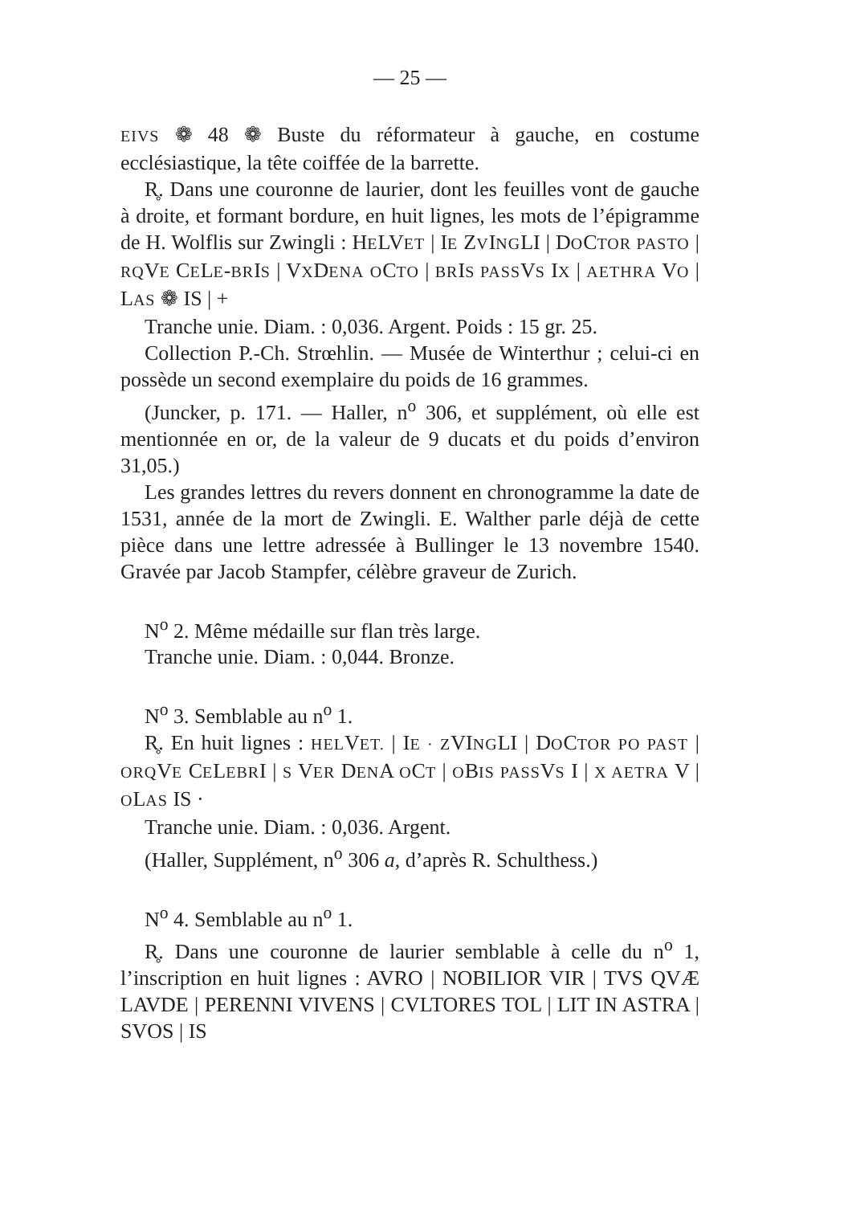— 25 —
EIVS ❁ 48 ❁ Buste du réformateur à gauche, en costume ecclésiastique, la tête coiffée de la barrette.
R̥. Dans une couronne de laurier, dont les feuilles vont de gauche à droite, et formant bordure, en huit lignes, les mots de l’épigramme de H. Wolflis sur Zwingli : HELVET | IE ZVINGLI | DOCTOR PASTO | RQVE CELE-BRIS | VXDENA OCTO | BRIS PASSVS IX | AETHRA VO | LAS ❁ IS | +
Tranche unie. Diam. : 0,036. Argent. Poids : 15 gr. 25.
Collection P.-Ch. Strœhlin. — Musée de Winterthur ; celui-ci en possède un second exemplaire du poids de 16 grammes.
(Juncker, p. 171. — Haller, n<sup>o</sup> 306, et supplément, où elle est mentionnée en or, de la valeur de 9 ducats et du poids d’environ 31,05.)
Les grandes lettres du revers donnent en chronogramme la date de 1531, année de la mort de Zwingli. E. Walther parle déjà de cette pièce dans une lettre adressée à Bullinger le 13 novembre 1540. Gravée par Jacob Stampfer, célèbre graveur de Zurich.
N<sup>o</sup> 2. Même médaille sur flan très large.
Tranche unie. Diam. : 0,044. Bronze.
N<sup>o</sup> 3. Semblable au n<sup>o</sup> 1.
R̥. En huit lignes : HELVET. | IE · ZVINGLI | DOCTOR PO PAST | ORQVE CELEBRI | S VER DENA OCT | OBIS PASSVS I | X AETRA V | OLAS IS ·
Tranche unie. Diam. : 0,036. Argent.
(Haller, Supplément, n<sup>o</sup> 306 a, d’après R. Schulthess.)
N<sup>o</sup> 4. Semblable au n<sup>o</sup> 1.
R̥. Dans une couronne de laurier semblable à celle du n<sup>o</sup> 1, l’inscription en huit lignes : AVRO | NOBILIOR VIR | TVS QVÆ LAVDE | PERENNI VIVENS | CVLTORES TOL | LIT IN ASTRA | SVOS | IS